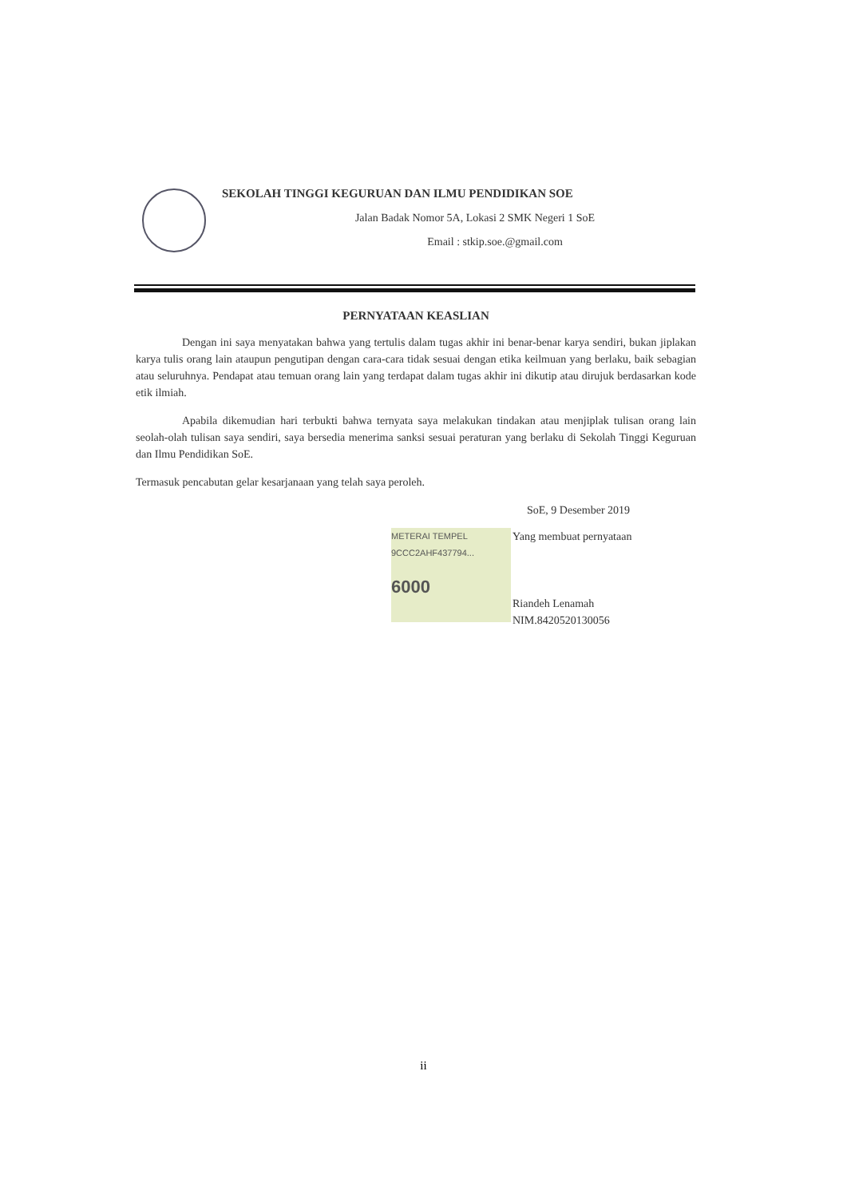SEKOLAH TINGGI KEGURUAN DAN ILMU PENDIDIKAN SOE
Jalan Badak Nomor 5A, Lokasi 2 SMK Negeri 1 SoE
Email : stkip.soe.@gmail.com
PERNYATAAN KEASLIAN
Dengan ini saya menyatakan bahwa yang tertulis dalam tugas akhir ini benar-benar karya sendiri, bukan jiplakan karya tulis orang lain ataupun pengutipan dengan cara-cara tidak sesuai dengan etika keilmuan yang berlaku, baik sebagian atau seluruhnya. Pendapat atau temuan orang lain yang terdapat dalam tugas akhir ini dikutip atau dirujuk berdasarkan kode etik ilmiah.
Apabila dikemudian hari terbukti bahwa ternyata saya melakukan tindakan atau menjiplak tulisan orang lain seolah-olah tulisan saya sendiri, saya bersedia menerima sanksi sesuai peraturan yang berlaku di Sekolah Tinggi Keguruan dan Ilmu Pendidikan SoE.
Termasuk pencabutan gelar kesarjanaan yang telah saya peroleh.
SoE, 9 Desember 2019
METERAI TEMPEL
9CCC2AHF437794...
6000
Yang membuat pernyataan
Riandeh Lenamah
NIM.8420520130056
ii